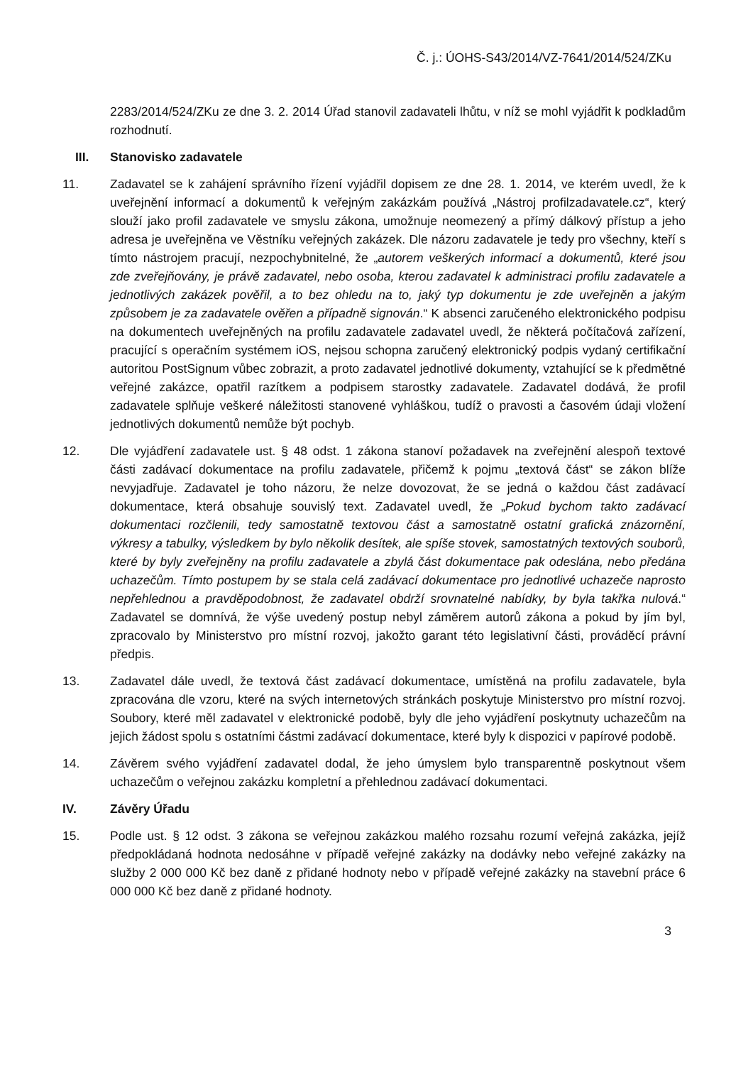Č. j.: ÚOHS-S43/2014/VZ-7641/2014/524/ZKu
2283/2014/524/ZKu ze dne 3. 2. 2014 Úřad stanovil zadavateli lhůtu, v níž se mohl vyjádřit k podkladům rozhodnutí.
III. Stanovisko zadavatele
11. Zadavatel se k zahájení správního řízení vyjádřil dopisem ze dne 28. 1. 2014, ve kterém uvedl, že k uveřejnění informací a dokumentů k veřejným zakázkám používá „Nástroj profilzadavatele.cz“, který slouží jako profil zadavatele ve smyslu zákona, umožnuje neomezený a přímý dálkový přístup a jeho adresa je uveřejněna ve Věstníku veřejných zakázek. Dle názoru zadavatele je tedy pro všechny, kteří s tímto nástrojem pracují, nezpochybnitelné, že „autorem veškerých informací a dokumentů, které jsou zde zveřejňovány, je právě zadavatel, nebo osoba, kterou zadavatel k administraci profilu zadavatele a jednotlivých zakázek pověřil, a to bez ohledu na to, jaký typ dokumentu je zde uveřejněn a jakým způsobem je za zadavatele ověřen a případně signován.“ K absenci zaručeného elektronického podpisu na dokumentech uveřejněných na profilu zadavatele zadavatel uvedl, že některá počítačová zařízení, pracující s operačním systémem iOS, nejsou schopna zaručený elektronický podpis vydaný certifikační autoritou PostSignum vůbec zobrazit, a proto zadavatel jednotlivé dokumenty, vztahující se k předmětné veřejné zakázce, opatřil razítkem a podpisem starostky zadavatele. Zadavatel dodává, že profil zadavatele splňuje veškeré náležitosti stanovené vyhláškou, tudíž o pravosti a časovém údaji vložení jednotlivých dokumentů nemůže být pochyb.
12. Dle vyjádření zadavatele ust. § 48 odst. 1 zákona stanoví požadavek na zveřejnění alespoň textové části zadávací dokumentace na profilu zadavatele, přičemž k pojmu „textová část“ se zákon blíže nevyjadřuje. Zadavatel je toho názoru, že nelze dovozovat, že se jedná o každou část zadávací dokumentace, která obsahuje souvislý text. Zadavatel uvedl, že „Pokud bychom takto zadávací dokumentaci rozčlenili, tedy samostatně textovou část a samostatně ostatní grafická znázornění, výkresy a tabulky, výsledkem by bylo několik desítek, ale spíše stovek, samostatných textových souborů, které by byly zveřejněny na profilu zadavatele a zbylá část dokumentace pak odeslána, nebo předána uchazečům. Tímto postupem by se stala celá zadávací dokumentace pro jednotlivé uchazeče naprosto nepřehlednou a pravděpodobnost, že zadavatel obdrží srovnatelné nabídky, by byla takřka nulová.“ Zadavatel se domnívá, že výše uvedený postup nebyl záměrem autorů zákona a pokud by jím byl, zpracovalo by Ministerstvo pro místní rozvoj, jakožto garant této legislativní části, prováděcí právní předpis.
13. Zadavatel dále uvedl, že textová část zadávací dokumentace, umístěná na profilu zadavatele, byla zpracována dle vzoru, které na svých internetových stránkách poskytuje Ministerstvo pro místní rozvoj. Soubory, které měl zadavatel v elektronické podobě, byly dle jeho vyjádření poskytnuty uchazečům na jejich žádost spolu s ostatními částmi zadávací dokumentace, které byly k dispozici v papírové podobě.
14. Závěrem svého vyjádření zadavatel dodal, že jeho úmyslem bylo transparentně poskytnout všem uchazečům o veřejnou zakázku kompletní a přehlednou zadávací dokumentaci.
IV. Závěry Úřadu
15. Podle ust. § 12 odst. 3 zákona se veřejnou zakázkou malého rozsahu rozumí veřejná zakázka, jejíž předpokládaná hodnota nedosáhne v případě veřejné zakázky na dodávky nebo veřejné zakázky na služby 2 000 000 Kč bez daně z přidané hodnoty nebo v případě veřejné zakázky na stavební práce 6 000 000 Kč bez daně z přidané hodnoty.
3